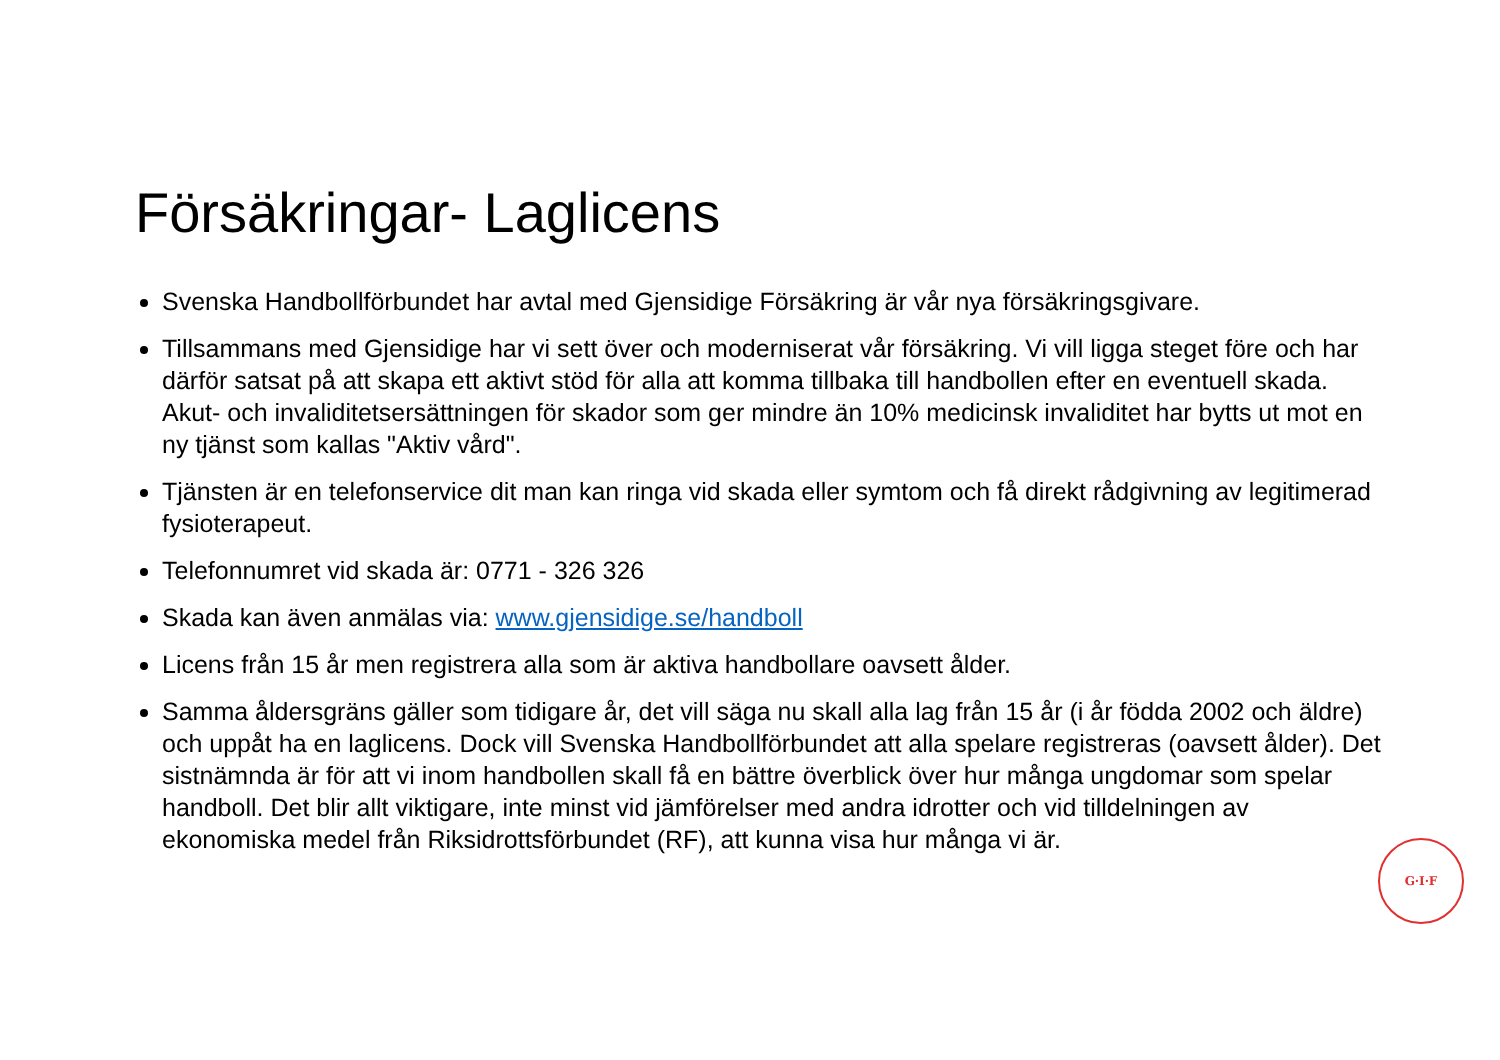Försäkringar- Laglicens
Svenska Handbollförbundet har avtal med Gjensidige Försäkring är vår nya försäkringsgivare.
Tillsammans med Gjensidige har vi sett över och moderniserat vår försäkring. Vi vill ligga steget före och har därför satsat på att skapa ett aktivt stöd för alla att komma tillbaka till handbollen efter en eventuell skada. Akut- och invaliditetsersättningen för skador som ger mindre än 10% medicinsk invaliditet har bytts ut mot en ny tjänst som kallas "Aktiv vård".
Tjänsten är en telefonservice dit man kan ringa vid skada eller symtom och få direkt rådgivning av legitimerad fysioterapeut.
Telefonnumret vid skada är: 0771 - 326 326
Skada kan även anmälas via: www.gjensidige.se/handboll
Licens från 15 år men registrera alla som är aktiva handbollare oavsett ålder.
Samma åldersgräns gäller som tidigare år, det vill säga nu skall alla lag från 15 år (i år födda 2002 och äldre) och uppåt ha en laglicens. Dock vill Svenska Handbollförbundet att alla spelare registreras (oavsett ålder). Det sistnämnda är för att vi inom handbollen skall få en bättre överblick över hur många ungdomar som spelar handboll. Det blir allt viktigare, inte minst vid jämförelser med andra idrotter och vid tilldelningen av ekonomiska medel från Riksidrottsförbundet (RF), att kunna visa hur många vi är.
G·I·F